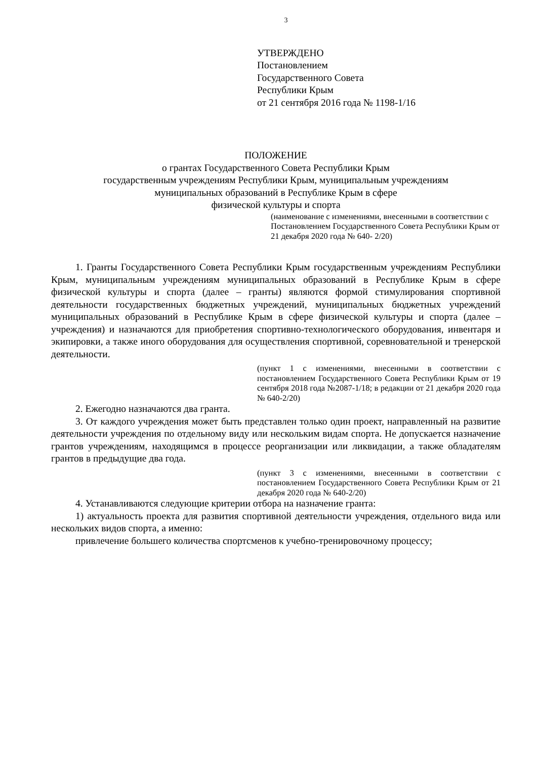3
УТВЕРЖДЕНО
Постановлением
Государственного Совета
Республики Крым
от 21 сентября 2016 года № 1198-1/16
ПОЛОЖЕНИЕ
о грантах Государственного Совета Республики Крым
государственным учреждениям Республики Крым, муниципальным учреждениям
муниципальных образований в Республике Крым в сфере
физической культуры и спорта
(наименование с изменениями, внесенными в соответствии с Постановлением Государственного Совета Республики Крым от 21 декабря 2020 года № 640- 2/20)
1. Гранты Государственного Совета Республики Крым государственным учреждениям Республики Крым, муниципальным учреждениям муниципальных образований в Республике Крым в сфере физической культуры и спорта (далее – гранты) являются формой стимулирования спортивной деятельности государственных бюджетных учреждений, муниципальных бюджетных учреждений муниципальных образований в Республике Крым в сфере физической культуры и спорта (далее – учреждения) и назначаются для приобретения спортивно-технологического оборудования, инвентаря и экипировки, а также иного оборудования для осуществления спортивной, соревновательной и тренерской деятельности.
(пункт 1 с изменениями, внесенными в соответствии с постановлением Государственного Совета Республики Крым от 19 сентября 2018 года №2087-1/18; в редакции от 21 декабря 2020 года № 640-2/20)
2. Ежегодно назначаются два гранта.
3. От каждого учреждения может быть представлен только один проект, направленный на развитие деятельности учреждения по отдельному виду или нескольким видам спорта. Не допускается назначение грантов учреждениям, находящимся в процессе реорганизации или ликвидации, а также обладателям грантов в предыдущие два года.
(пункт 3 с изменениями, внесенными в соответствии с постановлением Государственного Совета Республики Крым от 21 декабря 2020 года № 640-2/20)
4. Устанавливаются следующие критерии отбора на назначение гранта:
1) актуальность проекта для развития спортивной деятельности учреждения, отдельного вида или нескольких видов спорта, а именно:
привлечение большего количества спортсменов к учебно-тренировочному процессу;